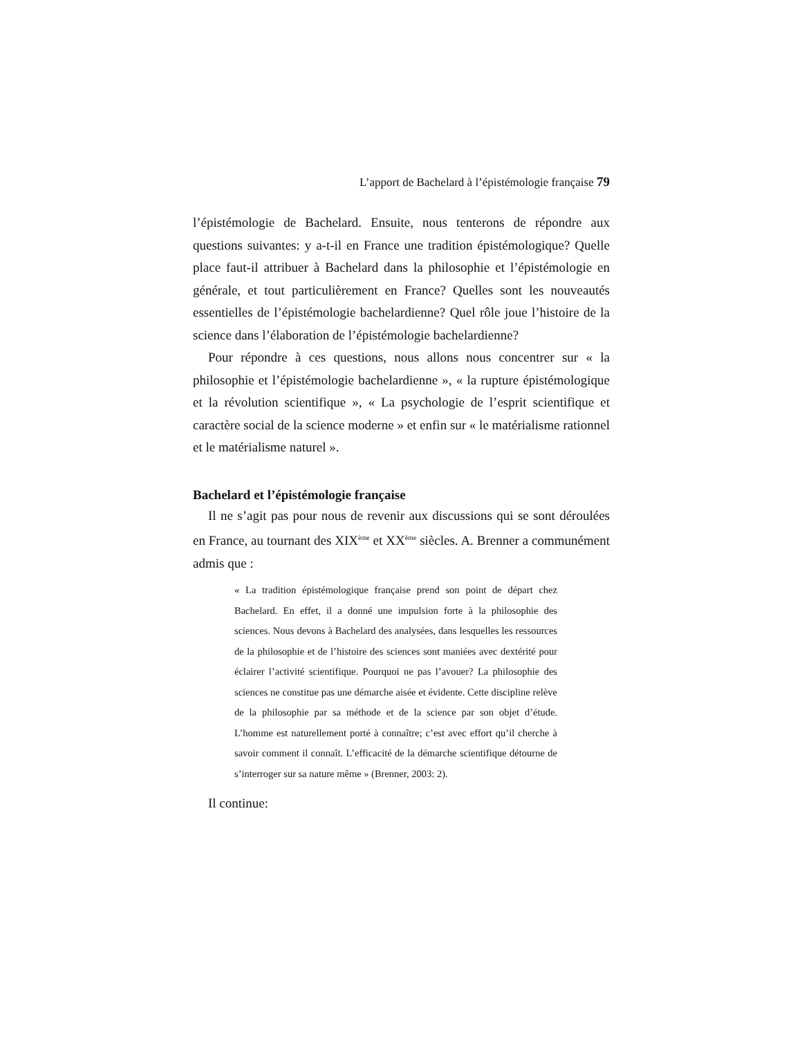L’apport de Bachelard à l’épistémologie française 79
l’épistémologie de Bachelard. Ensuite, nous tenterons de répondre aux questions suivantes: y a-t-il en France une tradition épistémologique? Quelle place faut-il attribuer à Bachelard dans la philosophie et l’épistémologie en générale, et tout particulièrement en France? Quelles sont les nouveautés essentielles de l’épistémologie bachelardienne? Quel rôle joue l’histoire de la science dans l’élaboration de l’épistémologie bachelardienne?
Pour répondre à ces questions, nous allons nous concentrer sur « la philosophie et l’épistémologie bachelardienne », « la rupture épistémologique et la révolution scientifique », « La psychologie de l’esprit scientifique et caractère social de la science moderne » et enfin sur « le matérialisme rationnel et le matérialisme naturel ».
Bachelard et l’épistémologie française
Il ne s’agit pas pour nous de revenir aux discussions qui se sont déroulées en France, au tournant des XIX<sup>ème</sup> et XX<sup>ème</sup> siècles. A. Brenner a communément admis que :
« La tradition épistémologique française prend son point de départ chez Bachelard. En effet, il a donné une impulsion forte à la philosophie des sciences. Nous devons à Bachelard des analysées, dans lesquelles les ressources de la philosophie et de l’histoire des sciences sont maniées avec dextérité pour éclairer l’activité scientifique. Pourquoi ne pas l’avouer? La philosophie des sciences ne constitue pas une démarche aisée et évidente. Cette discipline relève de la philosophie par sa méthode et de la science par son objet d’étude. L’homme est naturellement porté à connaître; c’est avec effort qu’il cherche à savoir comment il connaît. L’efficacité de la démarche scientifique détourne de s’interroger sur sa nature même » (Brenner, 2003: 2).
Il continue: